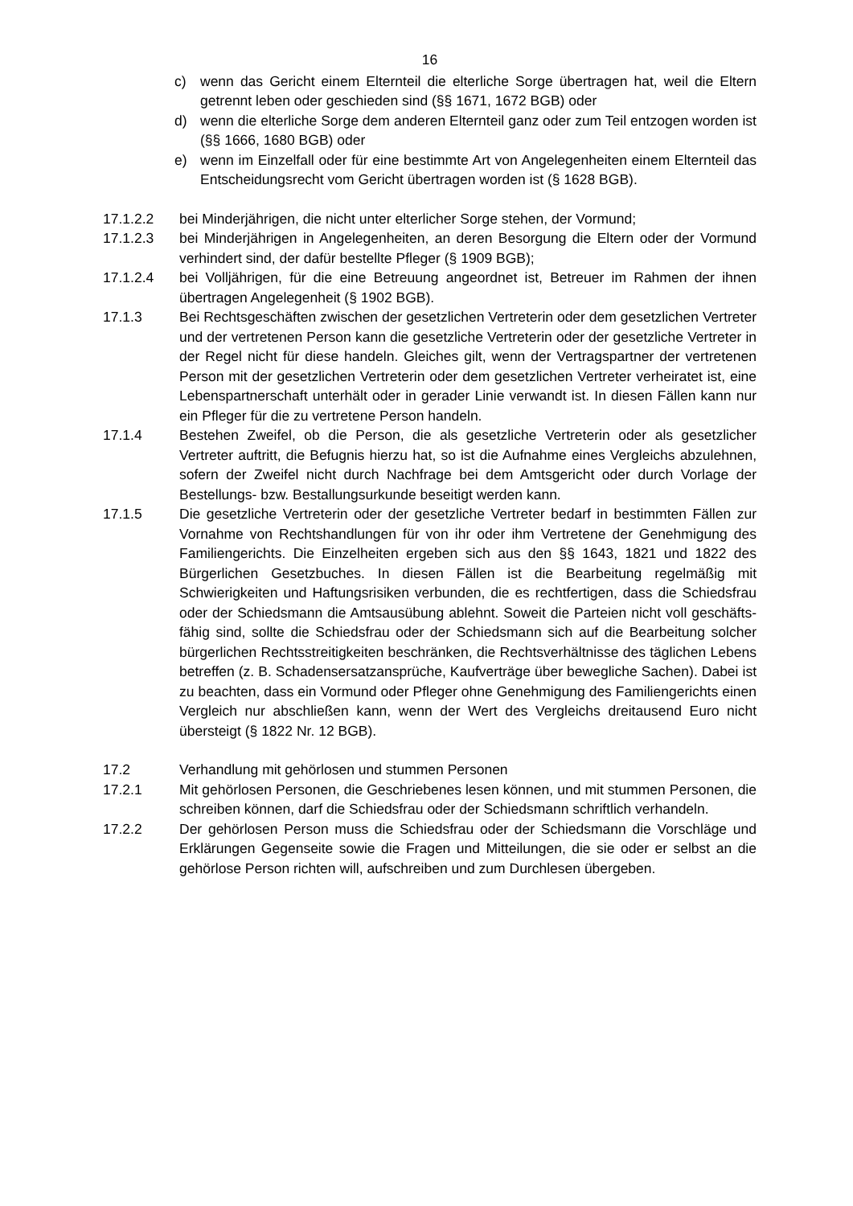16
c) wenn das Gericht einem Elternteil die elterliche Sorge übertragen hat, weil die Eltern getrennt leben oder geschieden sind (§§ 1671, 1672 BGB) oder
d) wenn die elterliche Sorge dem anderen Elternteil ganz oder zum Teil ent­zogen worden ist (§§ 1666, 1680 BGB) oder
e) wenn im Einzelfall oder für eine bestimmte Art von Angelegenheiten einem Elternteil das Entscheidungsrecht vom Gericht übertragen worden ist (§ 1628 BGB).
17.1.2.2 bei Minderjährigen, die nicht unter elterlicher Sorge stehen, der Vormund;
17.1.2.3 bei Minderjährigen in Angelegenheiten, an deren Besorgung die Eltern oder der Vormund verhindert sind, der dafür bestellte Pfleger (§ 1909 BGB);
17.1.2.4 bei Volljährigen, für die eine Betreuung angeordnet ist, Betreuer im Rahmen der ihnen übertragen Angelegenheit (§ 1902 BGB).
17.1.3 Bei Rechtsgeschäften zwischen der gesetzlichen Vertreterin oder dem ge­setzlichen Vertreter und der vertretenen Person kann die gesetzliche Ver­treterin oder der gesetzliche Vertreter in der Regel nicht für diese handeln. Gleiches gilt, wenn der Vertragspartner der vertretenen Person mit der ge­setzlichen Vertreterin oder dem gesetzlichen Vertreter verheiratet ist, eine Lebenspartnerschaft unterhält oder in gerader Linie verwandt ist. In diesen Fällen kann nur ein Pfleger für die zu vertretene Person handeln.
17.1.4 Bestehen Zweifel, ob die Person, die als gesetzliche Vertreterin oder als ge­setzlicher Vertreter auftritt, die Befugnis hierzu hat, so ist die Aufnahme ei­nes Vergleichs abzulehnen, sofern der Zweifel nicht durch Nachfrage bei dem Amtsgericht oder durch Vorlage der Bestellungs- bzw. Bestallungsur­kunde beseitigt werden kann.
17.1.5 Die gesetzliche Vertreterin oder der gesetzliche Vertreter bedarf in bestimm­ten Fällen zur Vornahme von Rechtshandlungen für von ihr oder ihm Vertre­tene der Genehmigung des Familiengerichts. Die Einzelheiten ergeben sich aus den §§ 1643, 1821 und 1822 des Bürgerlichen Gesetzbuches. In diesen Fällen ist die Bearbeitung regelmäßig mit Schwierigkeiten und Haftungsrisi­ken verbunden, die es rechtfertigen, dass die Schiedsfrau oder der Schieds­mann die Amtsausübung ablehnt. Soweit die Parteien nicht voll geschäfts­fähig sind, sollte die Schiedsfrau oder der Schiedsmann sich auf die Bear­beitung solcher bürgerlichen Rechtsstreitigkeiten beschränken, die Rechts­verhältnisse des täglichen Lebens betreffen (z. B. Schadensersatzansprü­che, Kaufverträge über bewegliche Sachen). Dabei ist zu beachten, dass ein Vormund oder Pfleger ohne Genehmigung des Familiengerichts einen Vergleich nur abschließen kann, wenn der Wert des Vergleichs dreitausend Euro nicht übersteigt (§ 1822 Nr. 12 BGB).
17.2 Verhandlung mit gehörlosen und stummen Personen
17.2.1 Mit gehörlosen Personen, die Geschriebenes lesen können, und mit stum­men Personen, die schreiben können, darf die Schiedsfrau oder der Schiedsmann schriftlich verhandeln.
17.2.2 Der gehörlosen Person muss die Schiedsfrau oder der Schiedsmann die Vorschläge und Erklärungen Gegenseite sowie die Fragen und Mitteilungen, die sie oder er selbst an die gehörlose Person richten will, aufschreiben und zum Durchlesen übergeben.